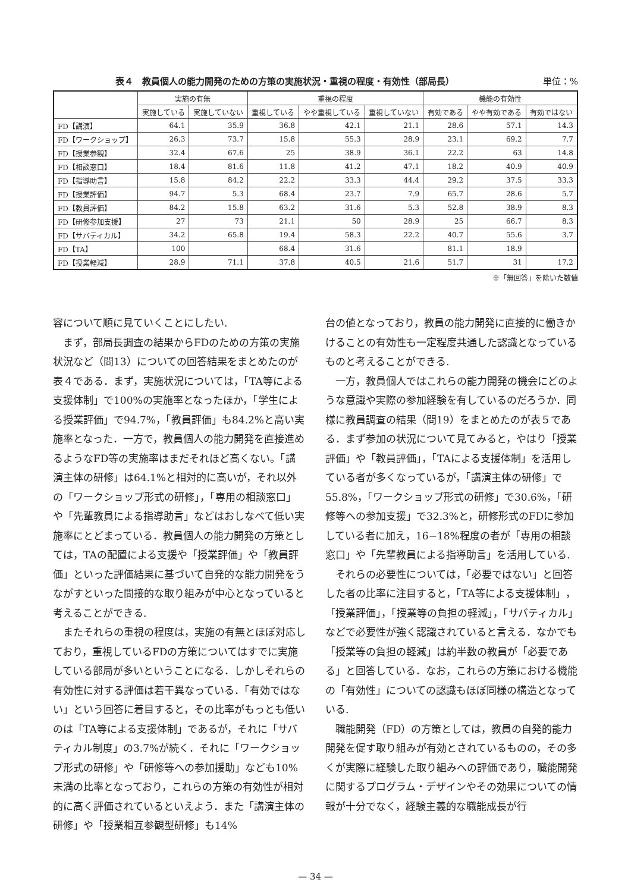表４　教員個人の能力開発のための方策の実施状況・重視の程度・有効性（部局長） 単位：%
| | 実施の有無 | | 重視の程度 | | | 機能の有効性 | | |
| --- | --- | --- | --- | --- | --- | --- | --- | --- |
| | 実施している | 実施していない | 重視している | やや重視している | 重視していない | 有効である | やや有効である | 有効ではない |
| FD【講演】 | 64.1 | 35.9 | 36.8 | 42.1 | 21.1 | 28.6 | 57.1 | 14.3 |
| FD【ワークショップ】 | 26.3 | 73.7 | 15.8 | 55.3 | 28.9 | 23.1 | 69.2 | 7.7 |
| FD【授業参観】 | 32.4 | 67.6 | 25 | 38.9 | 36.1 | 22.2 | 63 | 14.8 |
| FD【相談窓口】 | 18.4 | 81.6 | 11.8 | 41.2 | 47.1 | 18.2 | 40.9 | 40.9 |
| FD【指導助言】 | 15.8 | 84.2 | 22.2 | 33.3 | 44.4 | 29.2 | 37.5 | 33.3 |
| FD【授業評価】 | 94.7 | 5.3 | 68.4 | 23.7 | 7.9 | 65.7 | 28.6 | 5.7 |
| FD【教員評価】 | 84.2 | 15.8 | 63.2 | 31.6 | 5.3 | 52.8 | 38.9 | 8.3 |
| FD【研修参加支援】 | 27 | 73 | 21.1 | 50 | 28.9 | 25 | 66.7 | 8.3 |
| FD【サバティカル】 | 34.2 | 65.8 | 19.4 | 58.3 | 22.2 | 40.7 | 55.6 | 3.7 |
| FD【TA】 | 100 | | 68.4 | 31.6 | | 81.1 | 18.9 | |
| FD【授業軽減】 | 28.9 | 71.1 | 37.8 | 40.5 | 21.6 | 51.7 | 31 | 17.2 |
※「無回答」を除いた数値
容について順に見ていくことにしたい.
まず，部局長調査の結果からFDのための方策の実施状況など（問13）についての回答結果をまとめたのが表４である．まず，実施状況については，「TA等による支援体制」で100%の実施率となったほか，「学生による授業評価」で94.7%，「教員評価」も84.2%と高い実施率となった．一方で，教員個人の能力開発を直接進めるようなFD等の実施率はまだそれほど高くない。「講演主体の研修」は64.1%と相対的に高いが，それ以外の「ワークショップ形式の研修」，「専用の相談窓口」や「先輩教員による指導助言」などはおしなべて低い実施率にとどまっている．教員個人の能力開発の方策としては，TAの配置による支援や「授業評価」や「教員評価」といった評価結果に基づいて自発的な能力開発をうながすといった間接的な取り組みが中心となっていると考えることができる.
またそれらの重視の程度は，実施の有無とほぼ対応しており，重視しているFDの方策についてはすでに実施している部局が多いということになる．しかしそれらの有効性に対する評価は若干異なっている．「有効ではない」という回答に着目すると，その比率がもっとも低いのは「TA等による支援体制」であるが，それに「サバティカル制度」の3.7%が続く．それに「ワークショップ形式の研修」や「研修等への参加援助」なども10%未満の比率となっており，これらの方策の有効性が相対的に高く評価されているといえよう．また「講演主体の研修」や「授業相互参観型研修」も14%
台の値となっており，教員の能力開発に直接的に働きかけることの有効性も一定程度共通した認識となっているものと考えることができる.
一方，教員個人ではこれらの能力開発の機会にどのような意識や実際の参加経験を有しているのだろうか．同様に教員調査の結果（問19）をまとめたのが表５である．まず参加の状況について見てみると，やはり「授業評価」や「教員評価」，「TAによる支援体制」を活用している者が多くなっているが，「講演主体の研修」で55.8%，「ワークショップ形式の研修」で30.6%，「研修等への参加支援」で32.3%と，研修形式のFDに参加している者に加え，16−18%程度の者が「専用の相談窓口」や「先輩教員による指導助言」を活用している.
それらの必要性については，「必要ではない」と回答した者の比率に注目すると，「TA等による支援体制」，「授業評価」，「授業等の負担の軽減」，「サバティカル」などで必要性が強く認識されていると言える．なかでも「授業等の負担の軽減」は約半数の教員が「必要である」と回答している．なお，これらの方策における機能の「有効性」についての認識もほぼ同様の構造となっている.
職能開発（FD）の方策としては，教員の自発的能力開発を促す取り組みが有効とされているものの，その多くが実際に経験した取り組みへの評価であり，職能開発に関するプログラム・デザインやその効果についての情報が十分でなく，経験主義的な職能成長が行
— 34 —